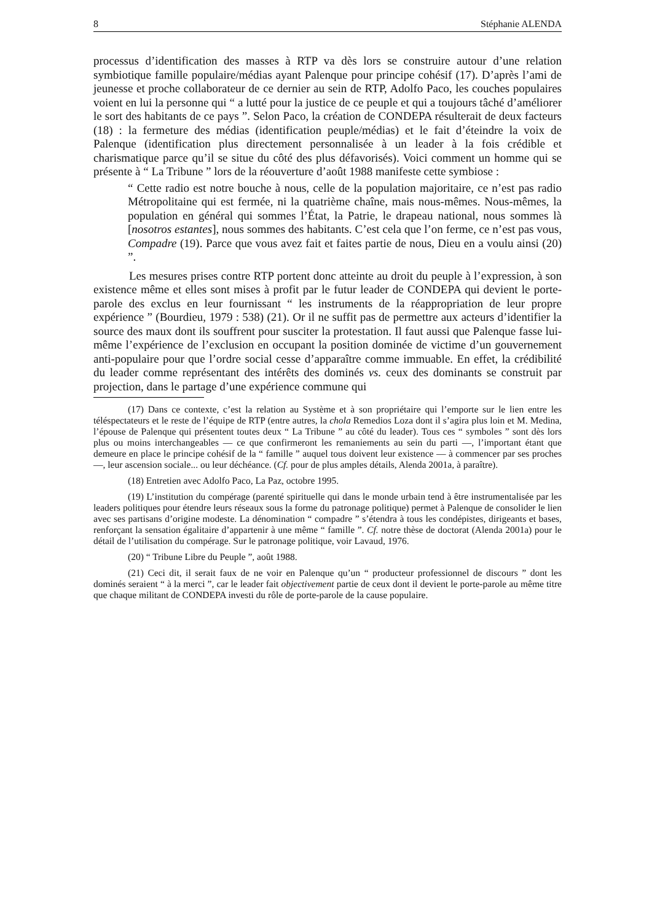8 Stéphanie ALENDA
processus d’identification des masses à RTP va dès lors se construire autour d’une relation symbiotique famille populaire/médias ayant Palenque pour principe cohésif (17). D’après l’ami de jeunesse et proche collaborateur de ce dernier au sein de RTP, Adolfo Paco, les couches populaires voient en lui la personne qui “ a lutté pour la justice de ce peuple et qui a toujours tâché d’améliorer le sort des habitants de ce pays ”. Selon Paco, la création de CONDEPA résulterait de deux facteurs (18) : la fermeture des médias (identification peuple/médias) et le fait d’éteindre la voix de Palenque (identification plus directement personnalisée à un leader à la fois crédible et charismatique parce qu’il se situe du côté des plus défavorisés). Voici comment un homme qui se présente à “ La Tribune ” lors de la réouverture d’août 1988 manifeste cette symbiose :
“ Cette radio est notre bouche à nous, celle de la population majoritaire, ce n’est pas radio Métropolitaine qui est fermée, ni la quatrième chaîne, mais nous-mêmes. Nous-mêmes, la population en général qui sommes l’État, la Patrie, le drapeau national, nous sommes là [nosotros estantes], nous sommes des habitants. C’est cela que l’on ferme, ce n’est pas vous, Compadre (19). Parce que vous avez fait et faites partie de nous, Dieu en a voulu ainsi (20) ”.
Les mesures prises contre RTP portent donc atteinte au droit du peuple à l’expression, à son existence même et elles sont mises à profit par le futur leader de CONDEPA qui devient le porte-parole des exclus en leur fournissant “ les instruments de la réappropriation de leur propre expérience ” (Bourdieu, 1979 : 538) (21). Or il ne suffit pas de permettre aux acteurs d’identifier la source des maux dont ils souffrent pour susciter la protestation. Il faut aussi que Palenque fasse lui-même l’expérience de l’exclusion en occupant la position dominée de victime d’un gouvernement anti-populaire pour que l’ordre social cesse d’apparaître comme immuable. En effet, la crédibilité du leader comme représentant des intérêts des dominés vs. ceux des dominants se construit par projection, dans le partage d’une expérience commune qui
(17) Dans ce contexte, c’est la relation au Système et à son propriétaire qui l’emporte sur le lien entre les téléspectateurs et le reste de l’équipe de RTP (entre autres, la chola Remedios Loza dont il s’agira plus loin et M. Medina, l’épouse de Palenque qui présentent toutes deux “ La Tribune ” au côté du leader). Tous ces “ symboles ” sont dès lors plus ou moins interchangeables — ce que confirmeront les remaniements au sein du parti —, l’important étant que demeure en place le principe cohésif de la “ famille ” auquel tous doivent leur existence — à commencer par ses proches —, leur ascension sociale... ou leur déchéance. (Cf. pour de plus amples détails, Alenda 2001a, à paraître).
(18) Entretien avec Adolfo Paco, La Paz, octobre 1995.
(19) L’institution du compérage (parenté spirituelle qui dans le monde urbain tend à être instrumentalisée par les leaders politiques pour étendre leurs réseaux sous la forme du patronage politique) permet à Palenque de consolider le lien avec ses partisans d’origine modeste. La dénomination “ compadre ” s’étendra à tous les condépistes, dirigeants et bases, renforçant la sensation égalitaire d’appartenir à une même “ famille ”. Cf. notre thèse de doctorat (Alenda 2001a) pour le détail de l’utilisation du compérage. Sur le patronage politique, voir Lavaud, 1976.
(20) “ Tribune Libre du Peuple ”, août 1988.
(21) Ceci dit, il serait faux de ne voir en Palenque qu’un “ producteur professionnel de discours ” dont les dominés seraient “ à la merci ”, car le leader fait objectivement partie de ceux dont il devient le porte-parole au même titre que chaque militant de CONDEPA investi du rôle de porte-parole de la cause populaire.